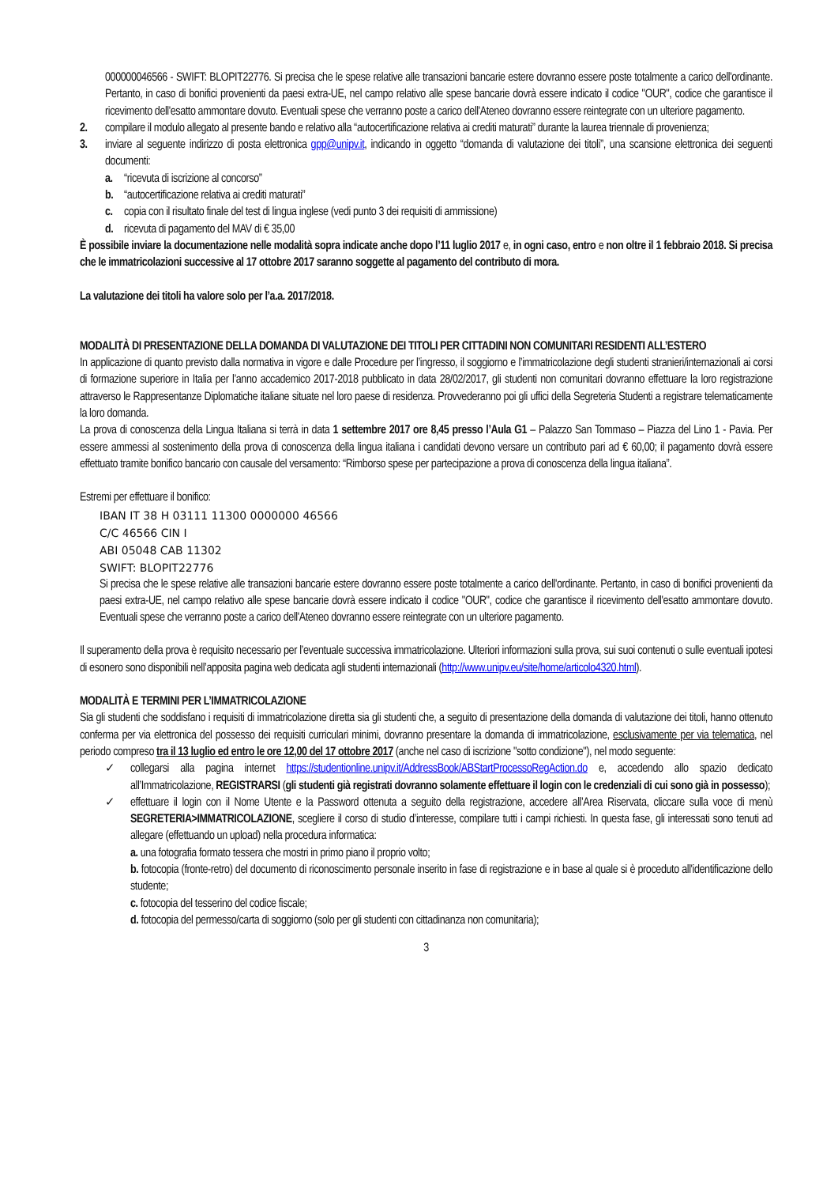000000046566 - SWIFT: BLOPIT22776. Si precisa che le spese relative alle transazioni bancarie estere dovranno essere poste totalmente a carico dell'ordinante. Pertanto, in caso di bonifici provenienti da paesi extra-UE, nel campo relativo alle spese bancarie dovrà essere indicato il codice "OUR", codice che garantisce il ricevimento dell'esatto ammontare dovuto. Eventuali spese che verranno poste a carico dell'Ateneo dovranno essere reintegrate con un ulteriore pagamento.
2. compilare il modulo allegato al presente bando e relativo alla “autocertificazione relativa ai crediti maturati” durante la laurea triennale di provenienza;
3. inviare al seguente indirizzo di posta elettronica gpp@unipv.it, indicando in oggetto “domanda di valutazione dei titoli”, una scansione elettronica dei seguenti documenti:
a. “ricevuta di iscrizione al concorso”
b. “autocertificazione relativa ai crediti maturati”
c. copia con il risultato finale del test di lingua inglese (vedi punto 3 dei requisiti di ammissione)
d. ricevuta di pagamento del MAV di € 35,00
È possibile inviare la documentazione nelle modalità sopra indicate anche dopo l’11 luglio 2017 e, in ogni caso, entro e non oltre il 1 febbraio 2018. Si precisa che le immatricolazioni successive al 17 ottobre 2017 saranno soggette al pagamento del contributo di mora.
La valutazione dei titoli ha valore solo per l’a.a. 2017/2018.
MODALITÀ DI PRESENTAZIONE DELLA DOMANDA DI VALUTAZIONE DEI TITOLI PER CITTADINI NON COMUNITARI RESIDENTI ALL’ESTERO
In applicazione di quanto previsto dalla normativa in vigore e dalle Procedure per l’ingresso, il soggiorno e l’immatricolazione degli studenti stranieri/internazionali ai corsi di formazione superiore in Italia per l’anno accademico 2017-2018 pubblicato in data 28/02/2017, gli studenti non comunitari dovranno effettuare la loro registrazione attraverso le Rappresentanze Diplomatiche italiane situate nel loro paese di residenza. Provvederanno poi gli uffici della Segreteria Studenti a registrare telematicamente la loro domanda.
La prova di conoscenza della Lingua Italiana si terrà in data 1 settembre 2017 ore 8,45 presso l’Aula G1 – Palazzo San Tommaso – Piazza del Lino 1 - Pavia. Per essere ammessi al sostenimento della prova di conoscenza della lingua italiana i candidati devono versare un contributo pari ad € 60,00; il pagamento dovrà essere effettuato tramite bonifico bancario con causale del versamento: “Rimborso spese per partecipazione a prova di conoscenza della lingua italiana”.
Estremi per effettuare il bonifico:
IBAN IT 38 H 03111 11300 0000000 46566
C/C 46566 CIN I
ABI 05048 CAB 11302
SWIFT: BLOPIT22776
Si precisa che le spese relative alle transazioni bancarie estere dovranno essere poste totalmente a carico dell'ordinante. Pertanto, in caso di bonifici provenienti da paesi extra-UE, nel campo relativo alle spese bancarie dovrà essere indicato il codice "OUR", codice che garantisce il ricevimento dell'esatto ammontare dovuto. Eventuali spese che verranno poste a carico dell'Ateneo dovranno essere reintegrate con un ulteriore pagamento.
Il superamento della prova è requisito necessario per l’eventuale successiva immatricolazione. Ulteriori informazioni sulla prova, sui suoi contenuti o sulle eventuali ipotesi di esonero sono disponibili nell’apposita pagina web dedicata agli studenti internazionali (http://www.unipv.eu/site/home/articolo4320.html).
MODALITÀ E TERMINI PER L’IMMATRICOLAZIONE
Sia gli studenti che soddisfano i requisiti di immatricolazione diretta sia gli studenti che, a seguito di presentazione della domanda di valutazione dei titoli, hanno ottenuto conferma per via elettronica del possesso dei requisiti curriculari minimi, dovranno presentare la domanda di immatricolazione, esclusivamente per via telematica, nel periodo compreso tra il 13 luglio ed entro le ore 12,00 del 17 ottobre 2017 (anche nel caso di iscrizione "sotto condizione"), nel modo seguente:
✓ collegarsi alla pagina internet https://studentionline.unipv.it/AddressBook/ABStartProcessoRegAction.do e, accedendo allo spazio dedicato all’Immatricolazione, REGISTRARSI (gli studenti già registrati dovranno solamente effettuare il login con le credenziali di cui sono già in possesso);
✓ effettuare il login con il Nome Utente e la Password ottenuta a seguito della registrazione, accedere all’Area Riservata, cliccare sulla voce di menù SEGRETERIA>IMMATRICOLAZIONE, scegliere il corso di studio d’interesse, compilare tutti i campi richiesti. In questa fase, gli interessati sono tenuti ad allegare (effettuando un upload) nella procedura informatica:
a. una fotografia formato tessera che mostri in primo piano il proprio volto;
b. fotocopia (fronte-retro) del documento di riconoscimento personale inserito in fase di registrazione e in base al quale si è proceduto all'identificazione dello studente;
c. fotocopia del tesserino del codice fiscale;
d. fotocopia del permesso/carta di soggiorno (solo per gli studenti con cittadinanza non comunitaria);
3